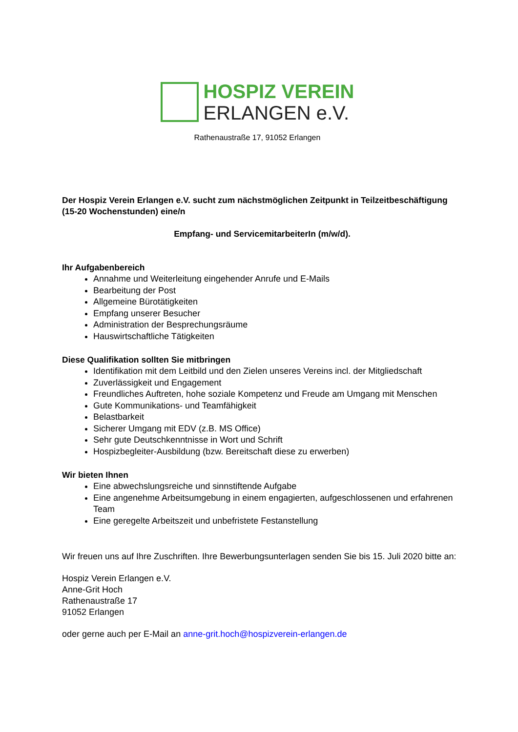HOSPIZ VEREIN
ERLANGEN e.V.
Rathenaustraße 17, 91052 Erlangen
Der Hospiz Verein Erlangen e.V. sucht zum nächstmöglichen Zeitpunkt in Teilzeitbeschäftigung (15-20 Wochenstunden) eine/n
Empfang- und ServicemitarbeiterIn (m/w/d).
Ihr Aufgabenbereich
Annahme und Weiterleitung eingehender Anrufe und E-Mails
Bearbeitung der Post
Allgemeine Bürotätigkeiten
Empfang unserer Besucher
Administration der Besprechungsräume
Hauswirtschaftliche Tätigkeiten
Diese Qualifikation sollten Sie mitbringen
Identifikation mit dem Leitbild und den Zielen unseres Vereins incl. der Mitgliedschaft
Zuverlässigkeit und Engagement
Freundliches Auftreten, hohe soziale Kompetenz und Freude am Umgang mit Menschen
Gute Kommunikations- und Teamfähigkeit
Belastbarkeit
Sicherer Umgang mit EDV (z.B. MS Office)
Sehr gute Deutschkenntnisse in Wort und Schrift
Hospizbegleiter-Ausbildung (bzw. Bereitschaft diese zu erwerben)
Wir bieten Ihnen
Eine abwechslungsreiche und sinnstiftende Aufgabe
Eine angenehme Arbeitsumgebung in einem engagierten, aufgeschlossenen und erfahrenen Team
Eine geregelte Arbeitszeit und unbefristete Festanstellung
Wir freuen uns auf Ihre Zuschriften. Ihre Bewerbungsunterlagen senden Sie bis 15. Juli 2020 bitte an:
Hospiz Verein Erlangen e.V.
Anne-Grit Hoch
Rathenaustraße 17
91052 Erlangen
oder gerne auch per E-Mail an anne-grit.hoch@hospizverein-erlangen.de